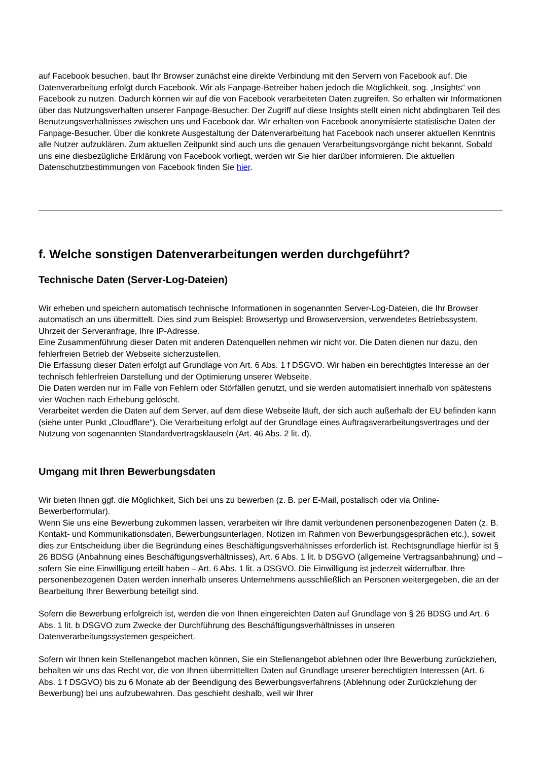auf Facebook besuchen, baut Ihr Browser zunächst eine direkte Verbindung mit den Servern von Facebook auf. Die Datenverarbeitung erfolgt durch Facebook. Wir als Fanpage-Betreiber haben jedoch die Möglichkeit, sog. „Insights“ von Facebook zu nutzen. Dadurch können wir auf die von Facebook verarbeiteten Daten zugreifen. So erhalten wir Informationen über das Nutzungsverhalten unserer Fanpage-Besucher. Der Zugriff auf diese Insights stellt einen nicht abdingbaren Teil des Benutzungsverhältnisses zwischen uns und Facebook dar. Wir erhalten von Facebook anonymisierte statistische Daten der Fanpage-Besucher. Über die konkrete Ausgestaltung der Datenverarbeitung hat Facebook nach unserer aktuellen Kenntnis alle Nutzer aufzuklären. Zum aktuellen Zeitpunkt sind auch uns die genauen Verarbeitungsvorgänge nicht bekannt. Sobald uns eine diesbezügliche Erklärung von Facebook vorliegt, werden wir Sie hier darüber informieren. Die aktuellen Datenschutzbestimmungen von Facebook finden Sie hier.
f. Welche sonstigen Datenverarbeitungen werden durchgeführt?
Technische Daten (Server-Log-Dateien)
Wir erheben und speichern automatisch technische Informationen in sogenannten Server-Log-Dateien, die Ihr Browser automatisch an uns übermittelt. Dies sind zum Beispiel: Browsertyp und Browserversion, verwendetes Betriebssystem, Uhrzeit der Serveranfrage, Ihre IP-Adresse.
Eine Zusammenführung dieser Daten mit anderen Datenquellen nehmen wir nicht vor. Die Daten dienen nur dazu, den fehlerfreien Betrieb der Webseite sicherzustellen.
Die Erfassung dieser Daten erfolgt auf Grundlage von Art. 6 Abs. 1 f DSGVO. Wir haben ein berechtigtes Interesse an der technisch fehlerfreien Darstellung und der Optimierung unserer Webseite.
Die Daten werden nur im Falle von Fehlern oder Störfällen genutzt, und sie werden automatisiert innerhalb von spätestens vier Wochen nach Erhebung gelöscht.
Verarbeitet werden die Daten auf dem Server, auf dem diese Webseite läuft, der sich auch außerhalb der EU befinden kann (siehe unter Punkt „Cloudflare“). Die Verarbeitung erfolgt auf der Grundlage eines Auftragsverarbeitungsvertrages und der Nutzung von sogenannten Standardvertragsklauseln (Art. 46 Abs. 2 lit. d).
Umgang mit Ihren Bewerbungsdaten
Wir bieten Ihnen ggf. die Möglichkeit, Sich bei uns zu bewerben (z. B. per E-Mail, postalisch oder via Online-Bewerberformular).
Wenn Sie uns eine Bewerbung zukommen lassen, verarbeiten wir Ihre damit verbundenen personenbezogenen Daten (z. B. Kontakt- und Kommunikationsdaten, Bewerbungsunterlagen, Notizen im Rahmen von Bewerbungsgesprächen etc.), soweit dies zur Entscheidung über die Begründung eines Beschäftigungsverhältnisses erforderlich ist. Rechtsgrundlage hierfür ist § 26 BDSG (Anbahnung eines Beschäftigungsverhältnisses), Art. 6 Abs. 1 lit. b DSGVO (allgemeine Vertragsanbahnung) und – sofern Sie eine Einwilligung erteilt haben – Art. 6 Abs. 1 lit. a DSGVO. Die Einwilligung ist jederzeit widerrufbar. Ihre personenbezogenen Daten werden innerhalb unseres Unternehmens ausschließlich an Personen weitergegeben, die an der Bearbeitung Ihrer Bewerbung beteiligt sind.
Sofern die Bewerbung erfolgreich ist, werden die von Ihnen eingereichten Daten auf Grundlage von § 26 BDSG und Art. 6 Abs. 1 lit. b DSGVO zum Zwecke der Durchführung des Beschäftigungsverhältnisses in unseren Datenverarbeitungssystemen gespeichert.
Sofern wir Ihnen kein Stellenangebot machen können, Sie ein Stellenangebot ablehnen oder Ihre Bewerbung zurückziehen, behalten wir uns das Recht vor, die von Ihnen übermittelten Daten auf Grundlage unserer berechtigten Interessen (Art. 6 Abs. 1 f DSGVO) bis zu 6 Monate ab der Beendigung des Bewerbungsverfahrens (Ablehnung oder Zurückziehung der Bewerbung) bei uns aufzubewahren. Das geschieht deshalb, weil wir Ihrer